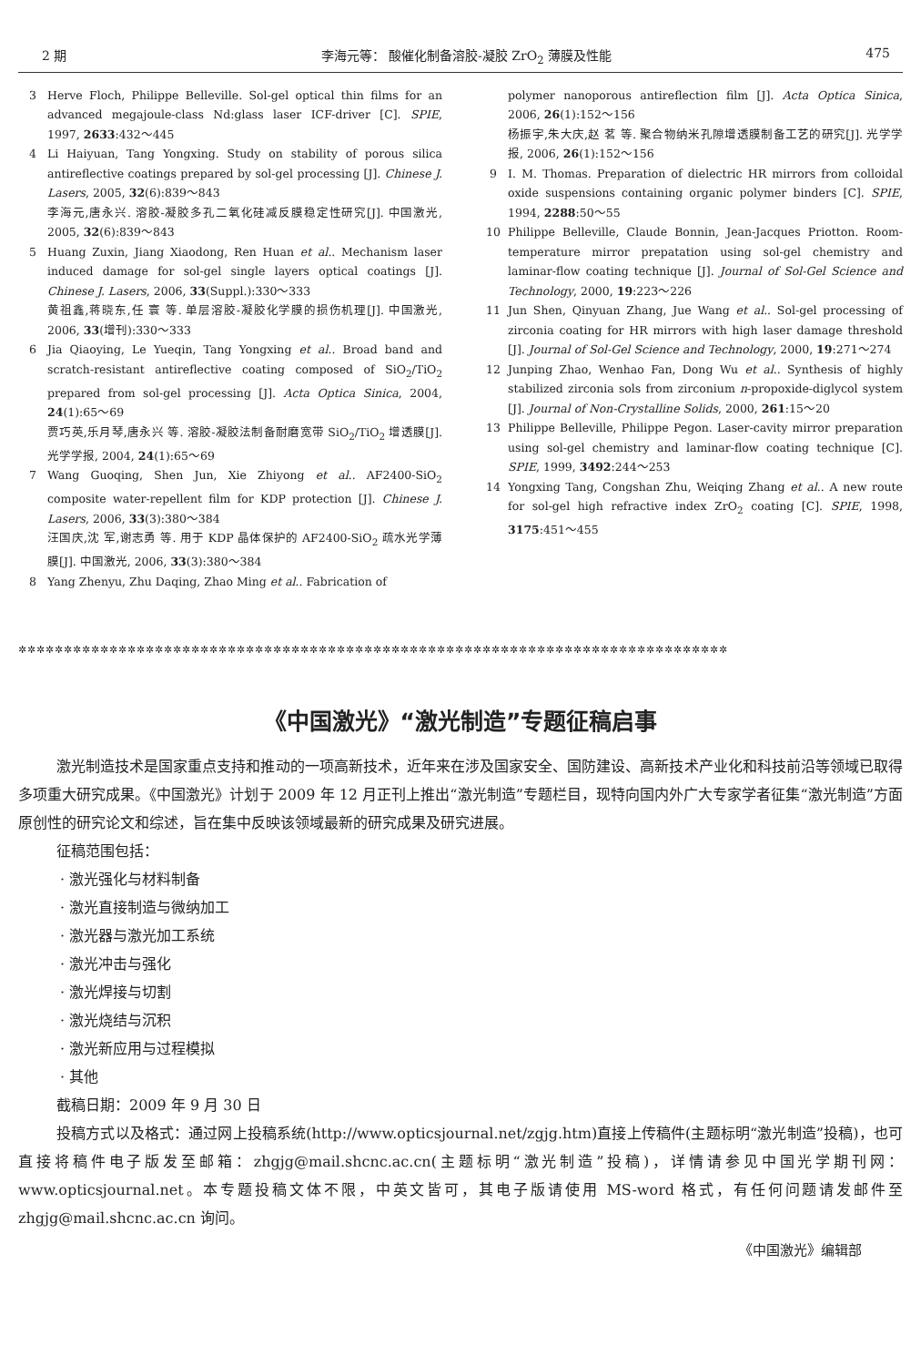2 期 李海元等： 酸催化制备溶胶-凝胶 ZrO<sub>2</sub> 薄膜及性能 475
3 Herve Floch, Philippe Belleville. Sol-gel optical thin films for an advanced megajoule-class Nd:glass laser ICF-driver [C]. SPIE, 1997, 2633:432～445
4 Li Haiyuan, Tang Yongxing. Study on stability of porous silica antireflective coatings prepared by sol-gel processing [J]. Chinese J. Lasers, 2005, 32(6):839～843
李海元,唐永兴. 溶胶-凝胶多孔二氧化硅减反膜稳定性研究[J]. 中国激光, 2005, 32(6):839～843
5 Huang Zuxin, Jiang Xiaodong, Ren Huan et al.. Mechanism laser induced damage for sol-gel single layers optical coatings [J]. Chinese J. Lasers, 2006, 33(Suppl.):330～333
黄祖鑫,蒋晓东,任 寰 等. 单层溶胶-凝胶化学膜的损伤机理[J]. 中国激光, 2006, 33(增刊):330～333
6 Jia Qiaoying, Le Yueqin, Tang Yongxing et al.. Broad band and scratch-resistant antireflective coating composed of SiO<sub>2</sub>/TiO<sub>2</sub> prepared from sol-gel processing [J]. Acta Optica Sinica, 2004, 24(1):65～69
贾巧英,乐月琴,唐永兴 等. 溶胶-凝胶法制备耐磨宽带 SiO<sub>2</sub>/TiO<sub>2</sub> 增透膜[J]. 光学学报, 2004, 24(1):65～69
7 Wang Guoqing, Shen Jun, Xie Zhiyong et al.. AF2400-SiO<sub>2</sub> composite water-repellent film for KDP protection [J]. Chinese J. Lasers, 2006, 33(3):380～384
汪国庆,沈 军,谢志勇 等. 用于 KDP 晶体保护的 AF2400-SiO<sub>2</sub> 疏水光学薄膜[J]. 中国激光, 2006, 33(3):380～384
8 Yang Zhenyu, Zhu Daqing, Zhao Ming et al.. Fabrication of
polymer nanoporous antireflection film [J]. Acta Optica Sinica, 2006, 26(1):152～156
杨振宇,朱大庆,赵 茗 等. 聚合物纳米孔隙增透膜制备工艺的研究[J]. 光学学报, 2006, 26(1):152～156
9 I. M. Thomas. Preparation of dielectric HR mirrors from colloidal oxide suspensions containing organic polymer binders [C]. SPIE, 1994, 2288:50～55
10 Philippe Belleville, Claude Bonnin, Jean-Jacques Priotton. Room-temperature mirror prepatation using sol-gel chemistry and laminar-flow coating technique [J]. Journal of Sol-Gel Science and Technology, 2000, 19:223～226
11 Jun Shen, Qinyuan Zhang, Jue Wang et al.. Sol-gel processing of zirconia coating for HR mirrors with high laser damage threshold [J]. Journal of Sol-Gel Science and Technology, 2000, 19:271～274
12 Junping Zhao, Wenhao Fan, Dong Wu et al.. Synthesis of highly stabilized zirconia sols from zirconium n-propoxide-diglycol system [J]. Journal of Non-Crystalline Solids, 2000, 261:15～20
13 Philippe Belleville, Philippe Pegon. Laser-cavity mirror preparation using sol-gel chemistry and laminar-flow coating technique [C]. SPIE, 1999, 3492:244～253
14 Yongxing Tang, Congshan Zhu, Weiqing Zhang et al.. A new route for sol-gel high refractive index ZrO<sub>2</sub> coating [C]. SPIE, 1998, 3175:451～455
✲✲✲✲✲✲✲✲✲✲✲✲✲✲✲✲✲✲✲✲✲✲✲✲✲✲✲✲✲✲✲✲✲✲✲✲✲✲✲✲✲✲✲✲✲✲✲✲✲✲✲✲✲✲✲✲✲✲✲✲✲✲✲✲✲✲✲✲✲✲✲✲✲✲✲✲✲✲
《中国激光》“激光制造”专题征稿启事
激光制造技术是国家重点支持和推动的一项高新技术，近年来在涉及国家安全、国防建设、高新技术产业化和科技前沿等领域已取得多项重大研究成果。《中国激光》计划于 2009 年 12 月正刊上推出“激光制造”专题栏目，现特向国内外广大专家学者征集“激光制造”方面原创性的研究论文和综述，旨在集中反映该领域最新的研究成果及研究进展。
征稿范围包括：
· 激光强化与材料制备
· 激光直接制造与微纳加工
· 激光器与激光加工系统
· 激光冲击与强化
· 激光焊接与切割
· 激光烧结与沉积
· 激光新应用与过程模拟
· 其他
截稿日期：2009 年 9 月 30 日
投稿方式以及格式：通过网上投稿系统(http://www.opticsjournal.net/zgjg.htm)直接上传稿件(主题标明“激光制造”投稿)，也可直接将稿件电子版发至邮箱：zhgjg@mail.shcnc.ac.cn(主题标明“激光制造”投稿)，详情请参见中国光学期刊网：www.opticsjournal.net。本专题投稿文体不限，中英文皆可，其电子版请使用 MS-word 格式，有任何问题请发邮件至 zhgjg@mail.shcnc.ac.cn 询问。
《中国激光》编辑部